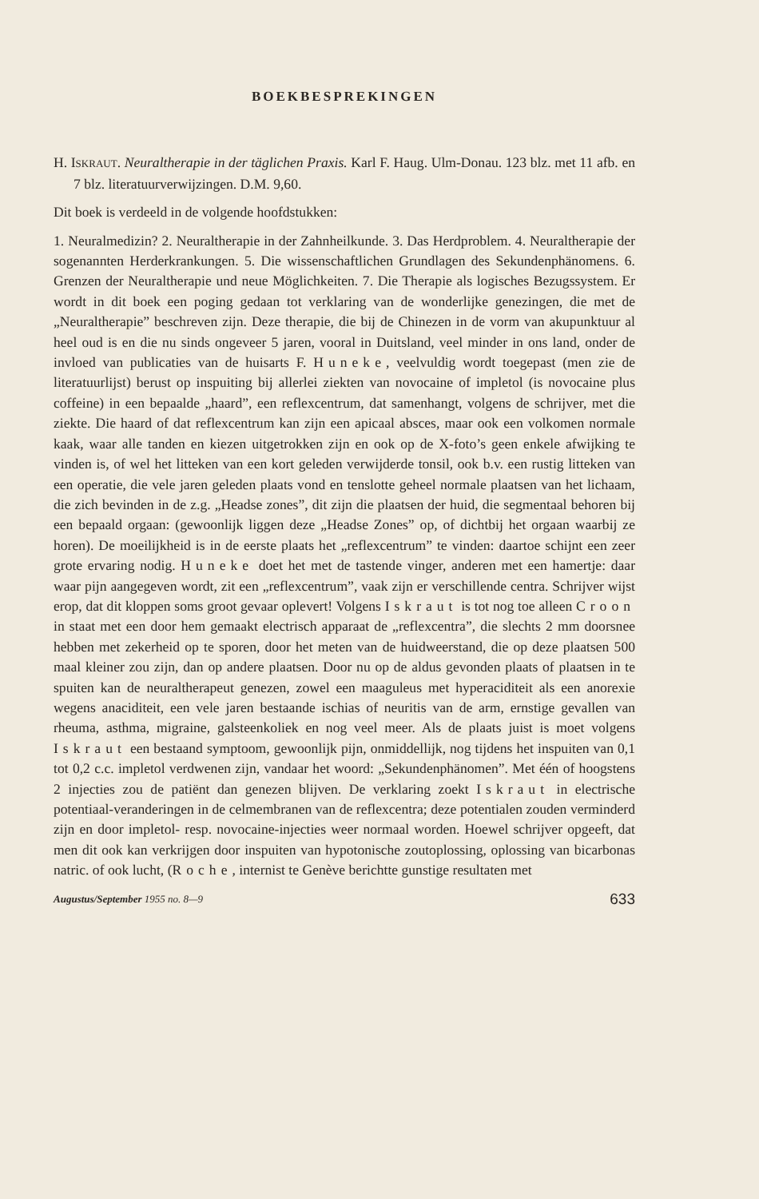BOEKBESPREKINGEN
H. ISKRAUT. Neuraltherapie in der täglichen Praxis. Karl F. Haug. Ulm-Donau. 123 blz. met 11 afb. en 7 blz. literatuurverwijzingen. D.M. 9,60.
Dit boek is verdeeld in de volgende hoofdstukken:
1. Neuralmedizin? 2. Neuraltherapie in der Zahnheilkunde. 3. Das Herdproblem. 4. Neuraltherapie der sogenannten Herderkrankungen. 5. Die wissenschaftlichen Grundlagen des Sekundenphänomens. 6. Grenzen der Neuraltherapie und neue Möglichkeiten. 7. Die Therapie als logisches Bezugssystem. Er wordt in dit boek een poging gedaan tot verklaring van de wonderlijke genezingen, die met de „Neuraltherapie” beschreven zijn. Deze therapie, die bij de Chinezen in de vorm van akupunktuur al heel oud is en die nu sinds ongeveer 5 jaren, vooral in Duitsland, veel minder in ons land, onder de invloed van publicaties van de huisarts F. Huneke, veelvuldig wordt toegepast (men zie de literatuurlijst) berust op inspuiting bij allerlei ziekten van novocaine of impletol (is novocaine plus coffeine) in een bepaalde „haard”, een reflexcentrum, dat samenhangt, volgens de schrijver, met die ziekte. Die haard of dat reflexcentrum kan zijn een apicaal absces, maar ook een volkomen normale kaak, waar alle tanden en kiezen uitgetrokken zijn en ook op de X-foto’s geen enkele afwijking te vinden is, of wel het litteken van een kort geleden verwijderde tonsil, ook b.v. een rustig litteken van een operatie, die vele jaren geleden plaats vond en tenslotte geheel normale plaatsen van het lichaam, die zich bevinden in de z.g. „Headse zones”, dit zijn die plaatsen der huid, die segmentaal behoren bij een bepaald orgaan: (gewoonlijk liggen deze „Headse Zones” op, of dichtbij het orgaan waarbij ze horen). De moeilijkheid is in de eerste plaats het „reflexcentrum” te vinden: daartoe schijnt een zeer grote ervaring nodig. Huneke doet het met de tastende vinger, anderen met een hamertje: daar waar pijn aangegeven wordt, zit een „reflexcentrum”, vaak zijn er verschillende centra. Schrijver wijst erop, dat dit kloppen soms groot gevaar oplevert! Volgens Iskraut is tot nog toe alleen Croon in staat met een door hem gemaakt electrisch apparaat de „reflexcentra”, die slechts 2 mm doorsnee hebben met zekerheid op te sporen, door het meten van de huidweerstand, die op deze plaatsen 500 maal kleiner zou zijn, dan op andere plaatsen. Door nu op de aldus gevonden plaats of plaatsen in te spuiten kan de neuraltherapeut genezen, zowel een maaguleus met hyperaciditeit als een anorexie wegens anaciditeit, een vele jaren bestaande ischias of neuritis van de arm, ernstige gevallen van rheuma, asthma, migraine, galsteenkoliek en nog veel meer. Als de plaats juist is moet volgens Iskraut een bestaand symptoom, gewoonlijk pijn, onmiddellijk, nog tijdens het inspuiten van 0,1 tot 0,2 c.c. impletol verdwenen zijn, vandaar het woord: „Sekundenphänomen”. Met één of hoogstens 2 injecties zou de patiënt dan genezen blijven. De verklaring zoekt Iskraut in electrische potentiaal-veranderingen in de celmembranen van de reflexcentra; deze potentialen zouden verminderd zijn en door impletol- resp. novocaine-injecties weer normaal worden. Hoewel schrijver opgeeft, dat men dit ook kan verkrijgen door inspuiten van hypotonische zoutoplossing, oplossing van bicarbonas natric. of ook lucht, (Roche, internist te Genève berichtte gunstige resultaten met
Augustus/September 1955 no. 8—9 633